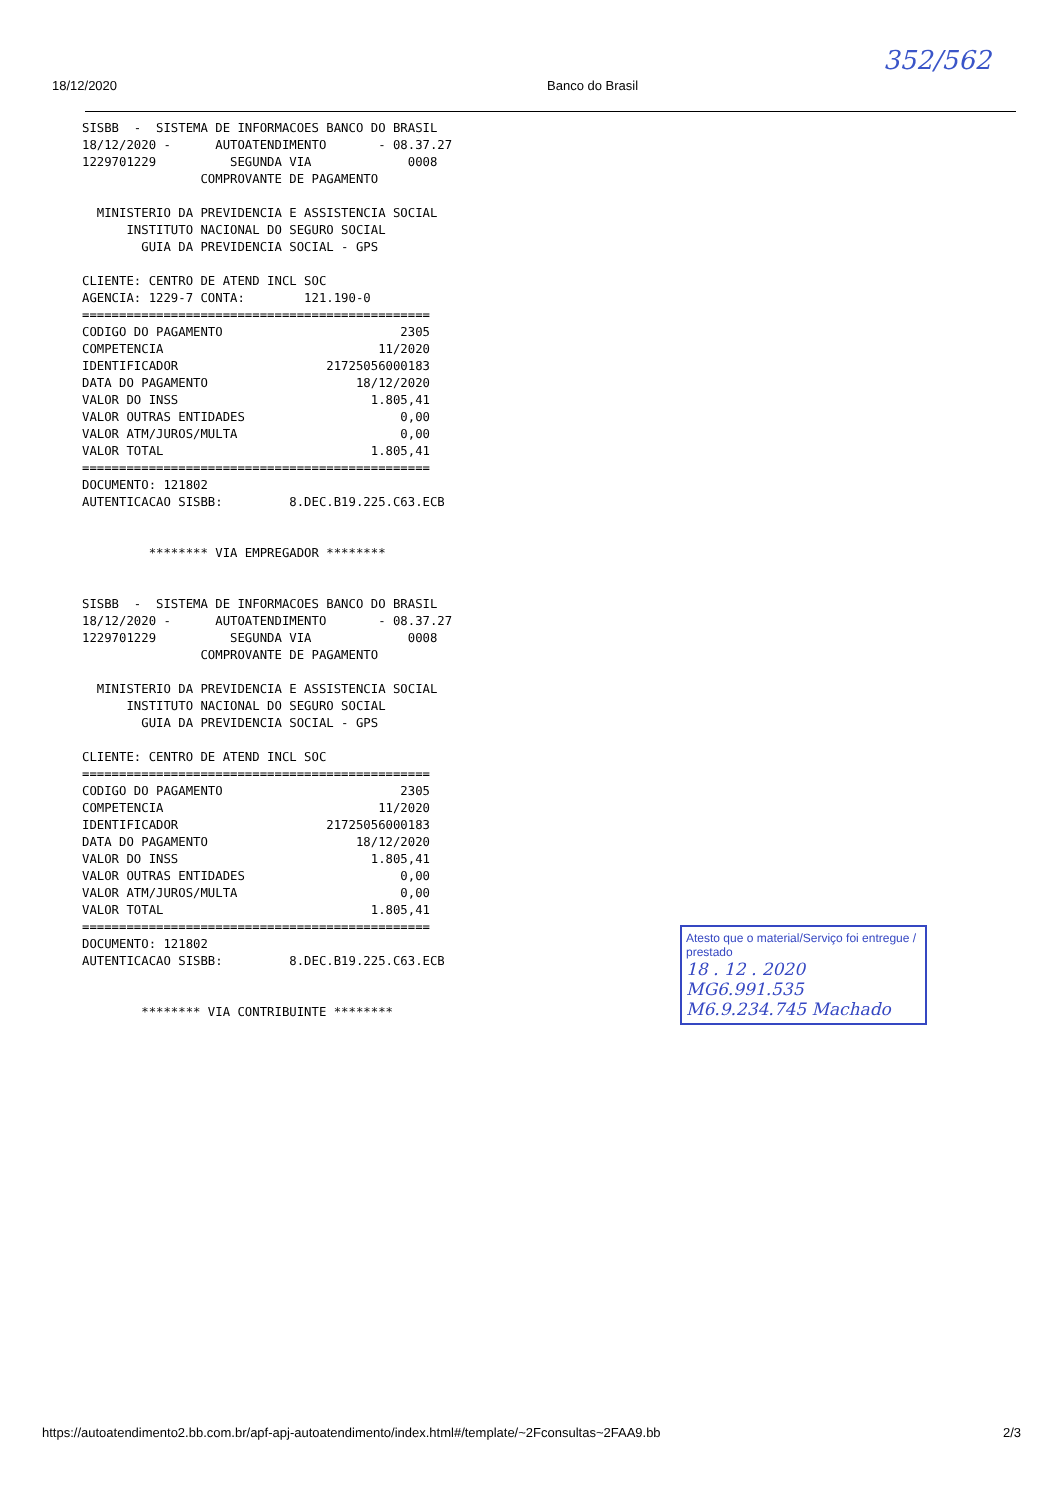352/562
18/12/2020 Banco do Brasil
SISBB  -  SISTEMA DE INFORMACOES BANCO DO BRASIL
18/12/2020 -      AUTOATENDIMENTO       - 08.37.27
1229701229          SEGUNDA VIA             0008
                COMPROVANTE DE PAGAMENTO

  MINISTERIO DA PREVIDENCIA E ASSISTENCIA SOCIAL
      INSTITUTO NACIONAL DO SEGURO SOCIAL
        GUIA DA PREVIDENCIA SOCIAL - GPS

CLIENTE: CENTRO DE ATEND INCL SOC
AGENCIA: 1229-7 CONTA:        121.190-0
===============================================
CODIGO DO PAGAMENTO                        2305
COMPETENCIA                             11/2020
IDENTIFICADOR                    21725056000183
DATA DO PAGAMENTO                    18/12/2020
VALOR DO INSS                          1.805,41
VALOR OUTRAS ENTIDADES                     0,00
VALOR ATM/JUROS/MULTA                      0,00
VALOR TOTAL                            1.805,41
===============================================
DOCUMENTO: 121802
AUTENTICACAO SISBB:         8.DEC.B19.225.C63.ECB


         ******** VIA EMPREGADOR ********


SISBB  -  SISTEMA DE INFORMACOES BANCO DO BRASIL
18/12/2020 -      AUTOATENDIMENTO       - 08.37.27
1229701229          SEGUNDA VIA             0008
                COMPROVANTE DE PAGAMENTO

  MINISTERIO DA PREVIDENCIA E ASSISTENCIA SOCIAL
      INSTITUTO NACIONAL DO SEGURO SOCIAL
        GUIA DA PREVIDENCIA SOCIAL - GPS

CLIENTE: CENTRO DE ATEND INCL SOC
===============================================
CODIGO DO PAGAMENTO                        2305
COMPETENCIA                             11/2020
IDENTIFICADOR                    21725056000183
DATA DO PAGAMENTO                    18/12/2020
VALOR DO INSS                          1.805,41
VALOR OUTRAS ENTIDADES                     0,00
VALOR ATM/JUROS/MULTA                      0,00
VALOR TOTAL                            1.805,41
===============================================
DOCUMENTO: 121802
AUTENTICACAO SISBB:         8.DEC.B19.225.C63.ECB


        ******** VIA CONTRIBUINTE ********
Atesto que o material/Serviço foi entregue / prestado
18 . 12 . 2020
MG6.991.535
M6.9.234.745 Machado
https://autoatendimento2.bb.com.br/apf-apj-autoatendimento/index.html#/template/~2Fconsultas~2FAA9.bb 2/3